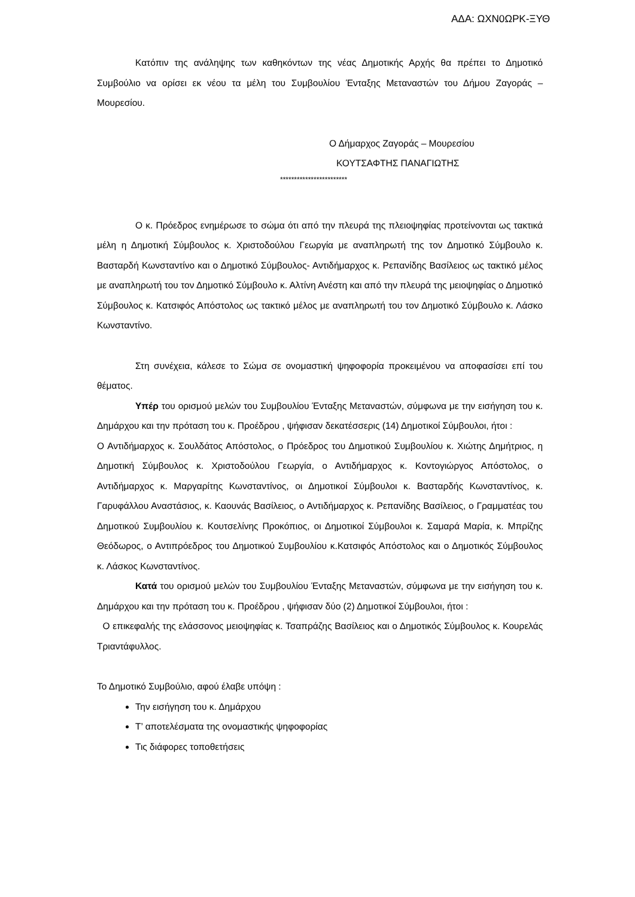ΑΔΑ: ΩΧΝ0ΩΡΚ-ΞΥΘ
Κατόπιν της ανάληψης των καθηκόντων της νέας Δημοτικής Αρχής θα πρέπει το Δημοτικό Συμβούλιο να ορίσει εκ νέου τα μέλη του Συμβουλίου Ένταξης Μεταναστών του Δήμου Ζαγοράς – Μουρεσίου.
Ο Δήμαρχος Ζαγοράς – Μουρεσίου
ΚΟΥΤΣΑΦΤΗΣ ΠΑΝΑΓΙΩΤΗΣ
************************
Ο κ. Πρόεδρος ενημέρωσε το σώμα ότι από την πλευρά της πλειοψηφίας προτείνονται ως τακτικά μέλη η Δημοτική Σύμβουλος κ. Χριστοδούλου Γεωργία με αναπληρωτή της τον Δημοτικό Σύμβουλο κ. Βασταρδή Κωνσταντίνο και ο Δημοτικό Σύμβουλος- Αντιδήμαρχος κ. Ρεπανίδης Βασίλειος ως τακτικό μέλος με αναπληρωτή του τον Δημοτικό Σύμβουλο κ. Αλτίνη Ανέστη και από την πλευρά της μειοψηφίας ο Δημοτικό Σύμβουλος κ. Κατσιφός Απόστολος ως τακτικό μέλος με αναπληρωτή του τον Δημοτικό Σύμβουλο κ. Λάσκο Κωνσταντίνο.
Στη συνέχεια, κάλεσε το Σώμα σε ονομαστική ψηφοφορία προκειμένου να αποφασίσει επί του θέματος.
Υπέρ του ορισμού μελών του Συμβουλίου Ένταξης Μεταναστών, σύμφωνα με την εισήγηση του κ. Δημάρχου και την πρόταση του κ. Προέδρου , ψήφισαν δεκατέσσερις (14) Δημοτικοί Σύμβουλοι, ήτοι :
Ο Αντιδήμαρχος κ. Σουλδάτος Απόστολος, ο Πρόεδρος του Δημοτικού Συμβουλίου κ. Χιώτης Δημήτριος, η Δημοτική Σύμβουλος κ. Χριστοδούλου Γεωργία, ο Αντιδήμαρχος κ. Κοντογιώργος Απόστολος, ο Αντιδήμαρχος κ. Μαργαρίτης Κωνσταντίνος, οι Δημοτικοί Σύμβουλοι κ. Βασταρδής Κωνσταντίνος, κ. Γαρυφάλλου Αναστάσιος, κ. Καουνάς Βασίλειος, ο Αντιδήμαρχος κ. Ρεπανίδης Βασίλειος, ο Γραμματέας του Δημοτικού Συμβουλίου κ. Κουτσελίνης Προκόπιος, οι Δημοτικοί Σύμβουλοι κ. Σαμαρά Μαρία, κ. Μπρίζης Θεόδωρος, ο Αντιπρόεδρος του Δημοτικού Συμβουλίου κ.Κατσιφός Απόστολος και ο Δημοτικός Σύμβουλος κ. Λάσκος Κωνσταντίνος.
Κατά του ορισμού μελών του Συμβουλίου Ένταξης Μεταναστών, σύμφωνα με την εισήγηση του κ. Δημάρχου και την πρόταση του κ. Προέδρου , ψήφισαν δύο (2) Δημοτικοί Σύμβουλοι, ήτοι :
Ο επικεφαλής της ελάσσονος μειοψηφίας κ. Τσαπράζης Βασίλειος και ο Δημοτικός Σύμβουλος κ. Κουρελάς Τριαντάφυλλος.
Το Δημοτικό Συμβούλιο, αφού έλαβε υπόψη :
Την εισήγηση του κ. Δημάρχου
Τ’ αποτελέσματα της ονομαστικής ψηφοφορίας
Τις διάφορες τοποθετήσεις